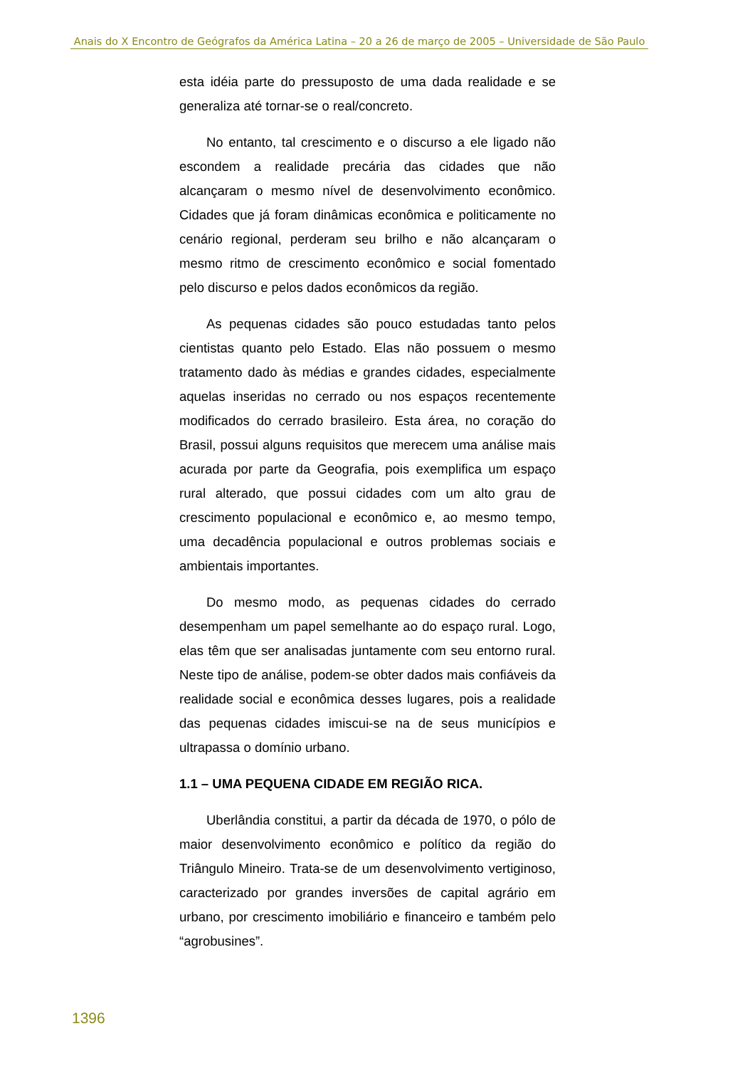Anais do X Encontro de Geógrafos da América Latina – 20 a 26 de março de 2005 – Universidade de São Paulo
esta idéia parte do pressuposto de uma dada realidade e se generaliza até tornar-se o real/concreto.
No entanto, tal crescimento e o discurso a ele ligado não escondem a realidade precária das cidades que não alcançaram o mesmo nível de desenvolvimento econômico. Cidades que já foram dinâmicas econômica e politicamente no cenário regional, perderam seu brilho e não alcançaram o mesmo ritmo de crescimento econômico e social fomentado pelo discurso e pelos dados econômicos da região.
As pequenas cidades são pouco estudadas tanto pelos cientistas quanto pelo Estado. Elas não possuem o mesmo tratamento dado às médias e grandes cidades, especialmente aquelas inseridas no cerrado ou nos espaços recentemente modificados do cerrado brasileiro. Esta área, no coração do Brasil, possui alguns requisitos que merecem uma análise mais acurada por parte da Geografia, pois exemplifica um espaço rural alterado, que possui cidades com um alto grau de crescimento populacional e econômico e, ao mesmo tempo, uma decadência populacional e outros problemas sociais e ambientais importantes.
Do mesmo modo, as pequenas cidades do cerrado desempenham um papel semelhante ao do espaço rural. Logo, elas têm que ser analisadas juntamente com seu entorno rural. Neste tipo de análise, podem-se obter dados mais confiáveis da realidade social e econômica desses lugares, pois a realidade das pequenas cidades imiscui-se na de seus municípios e ultrapassa o domínio urbano.
1.1 – UMA PEQUENA CIDADE EM REGIÃO RICA.
Uberlândia constitui, a partir da década de 1970, o pólo de maior desenvolvimento econômico e político da região do Triângulo Mineiro. Trata-se de um desenvolvimento vertiginoso, caracterizado por grandes inversões de capital agrário em urbano, por crescimento imobiliário e financeiro e também pelo “agrobusines”.
1396